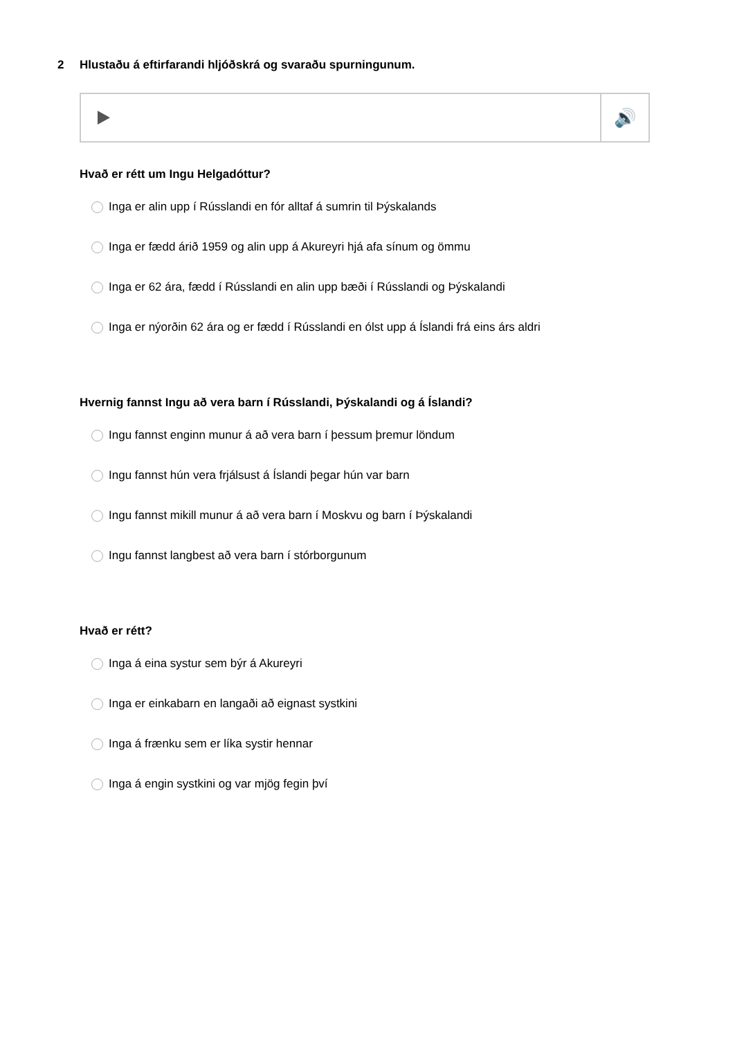2 Hlustaðu á eftirfarandi hljóðskrá og svaraðu spurningunum.
🔊
Hvað er rétt um Ingu Helgadóttur?
Inga er alin upp í Rússlandi en fór alltaf á sumrin til Þýskalands
Inga er fædd árið 1959 og alin upp á Akureyri hjá afa sínum og ömmu
Inga er 62 ára, fædd í Rússlandi en alin upp bæði í Rússlandi og Þýskalandi
Inga er nýorðin 62 ára og er fædd í Rússlandi en ólst upp á Íslandi frá eins árs aldri
Hvernig fannst Ingu að vera barn í Rússlandi, Þýskalandi og á Íslandi?
Ingu fannst enginn munur á að vera barn í þessum þremur löndum
Ingu fannst hún vera frjálsust á Íslandi þegar hún var barn
Ingu fannst mikill munur á að vera barn í Moskvu og barn í Þýskalandi
Ingu fannst langbest að vera barn í stórborgunum
Hvað er rétt?
Inga á eina systur sem býr á Akureyri
Inga er einkabarn en langaði að eignast systkini
Inga á frænku sem er líka systir hennar
Inga á engin systkini og var mjög fegin því